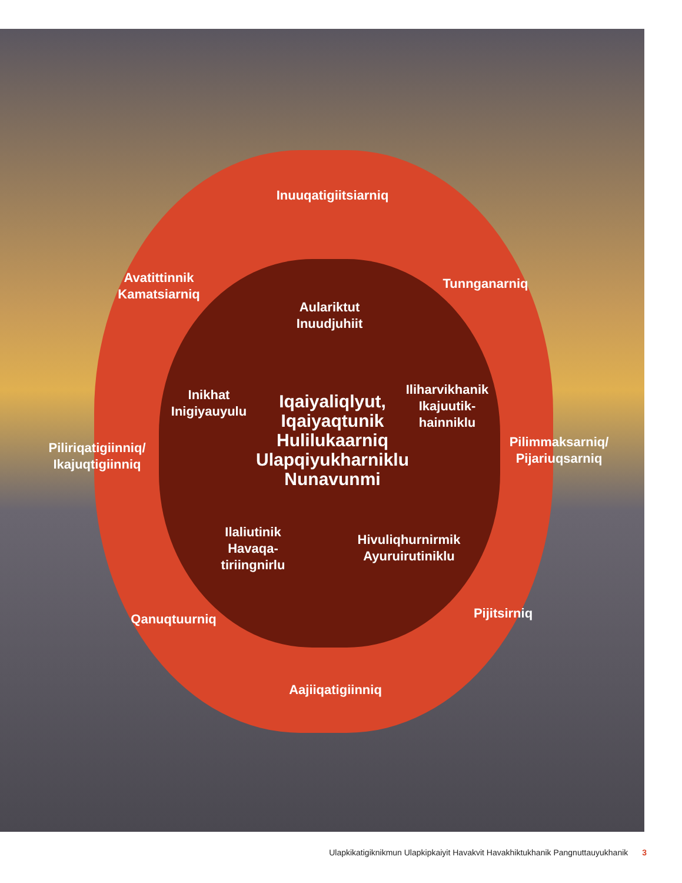Inuuqatigiitsiarniq
Avatittinnik Kamatsiarniq
Tunnganarniq
Aulariktut Inuudjuhiit
Inikhat Inigiyauyulu
Iliharvikhanik Ikajuutik-hainniklu
Piliriqatigiinniq/ Ikajuqtigiinniq
Iqaiyaliqlyut, Iqaiyaqtunik Hulilukaarniq Ulapqiyukharniklu Nunavunmi
Pilimmaksarniq/ Pijariuqsarniq
Ilaliutinik Havaqa-tiriingnirlu
Hivuliqhurnirmik Ayuruirutiniklu
Qanuqtuurniq Pijitsirniq
Aajiiqatigiinniq
Ulapkikatigiknikmun Ulapkipkaiyit Havakvit Havakhiktukhanik Pangnuttauyukhanik 3